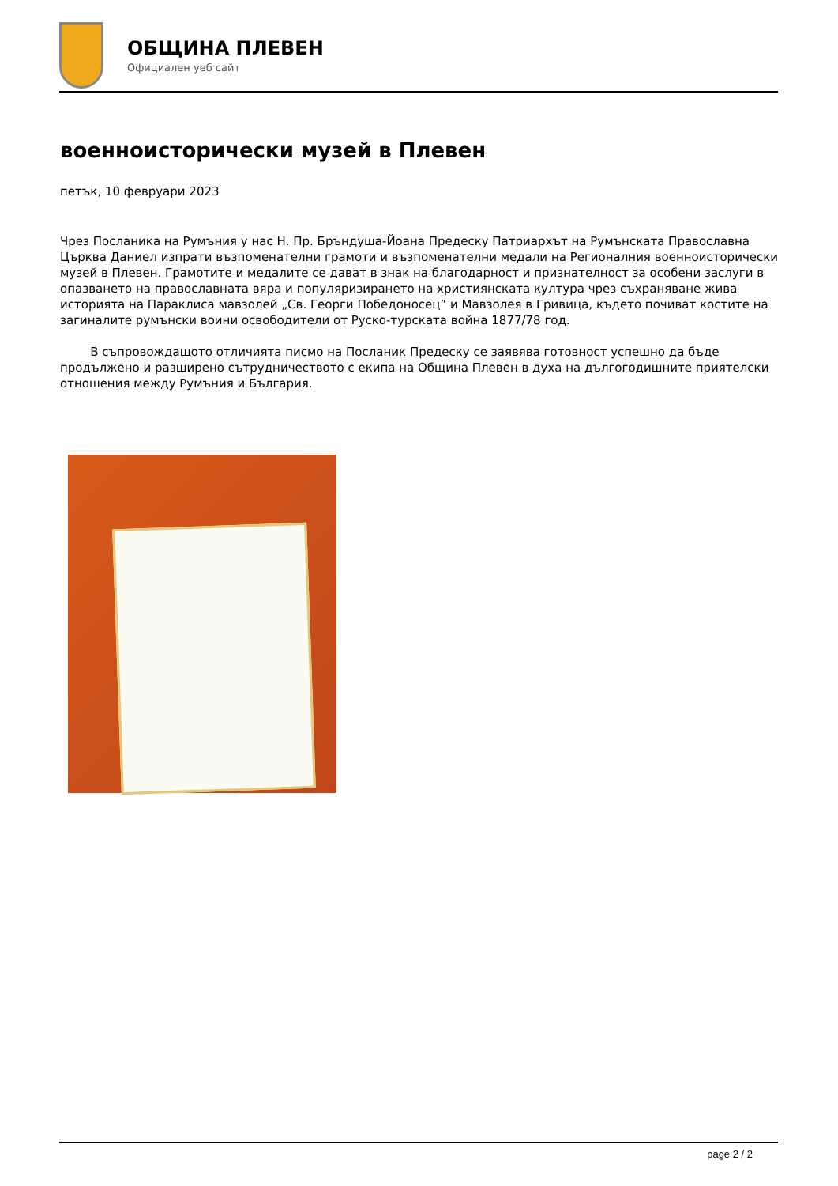ОБЩИНА ПЛЕВЕН
Официален уеб сайт
военноисторически музей в Плевен
петък, 10 февруари 2023
Чрез Посланика на Румъния у нас Н. Пр. Бръндуша-Йоана Предеску Патриархът на Румънската Православна Църква Даниел изпрати възпоменателни грамоти и възпоменателни медали на Регионалния военноисторически музей в Плевен. Грамотите и медалите се дават в знак на благодарност и признателност за особени заслуги в опазването на православната вяра и популяризирането на християнската култура чрез съхраняване жива историята на Параклиса мавзолей „Св. Георги Победоносец” и Мавзолея в Гривица, където почиват костите на загиналите румънски воини освободители от Руско-турската война 1877/78 год.
В съпровождащото отличията писмо на Посланик Предеску се заявява готовност успешно да бъде продължено и разширено сътрудничеството с екипа на Община Плевен в духа на дългогодишните приятелски отношения между Румъния и България.
page 2 / 2